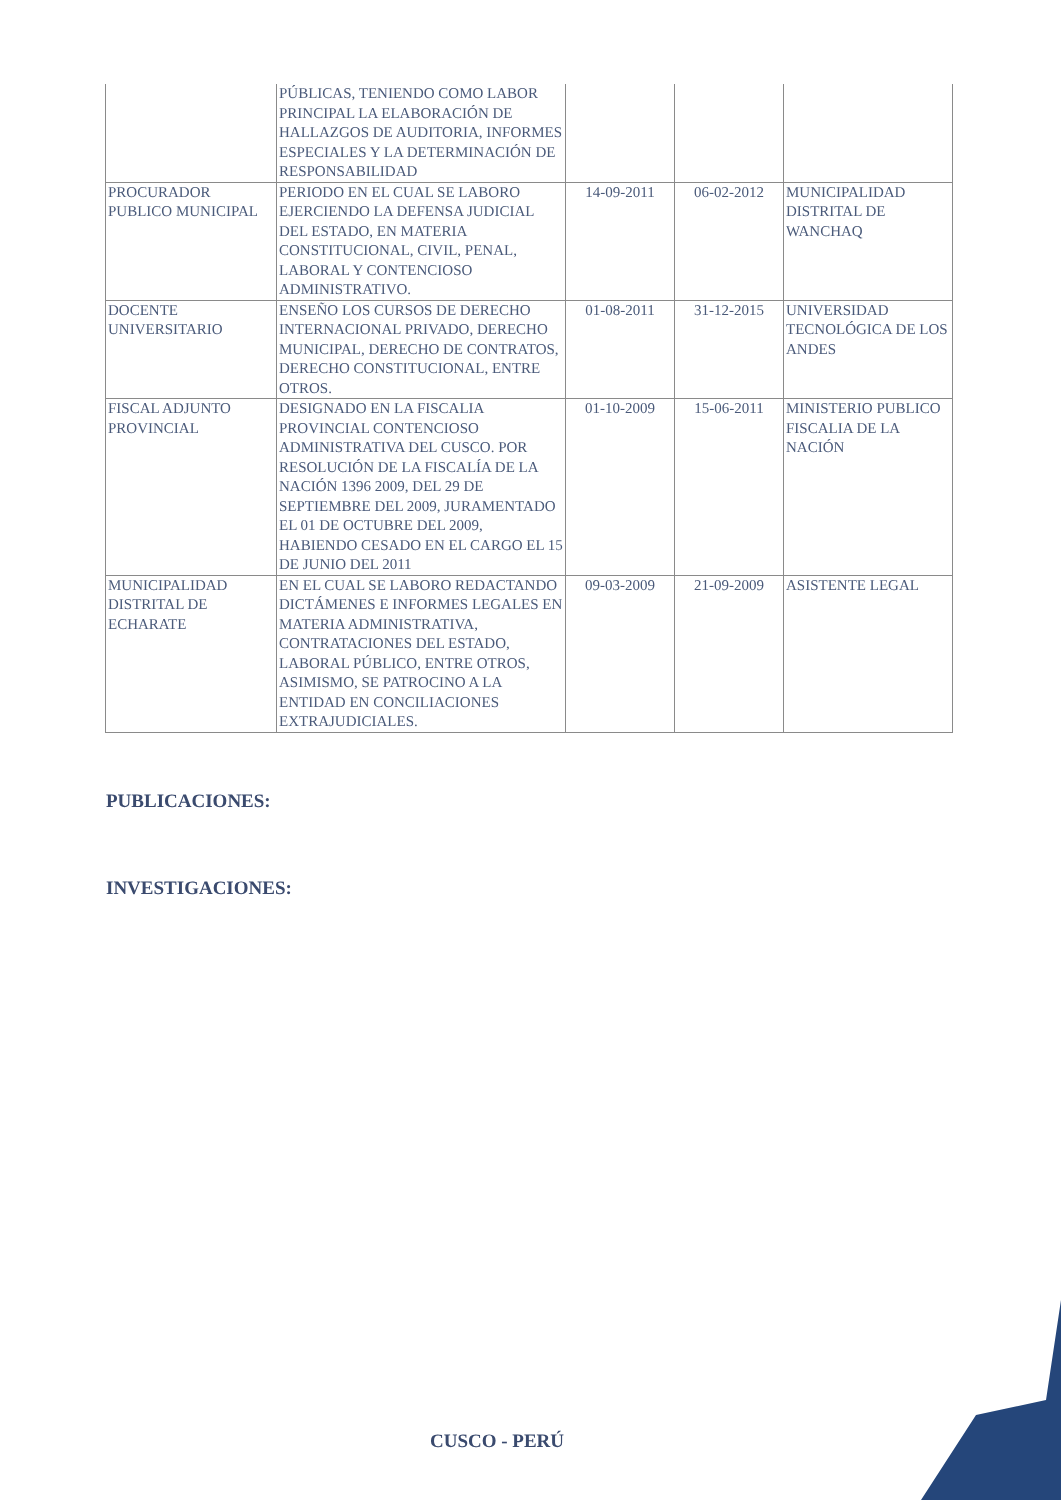| | PÚBLICAS, TENIENDO COMO LABOR PRINCIPAL LA ELABORACIÓN DE HALLAZGOS DE AUDITORIA, INFORMES ESPECIALES Y LA DETERMINACIÓN DE RESPONSABILIDAD | | | |
| PROCURADOR PUBLICO MUNICIPAL | PERIODO EN EL CUAL SE LABORO EJERCIENDO LA DEFENSA JUDICIAL DEL ESTADO, EN MATERIA CONSTITUCIONAL, CIVIL, PENAL, LABORAL Y CONTENCIOSO ADMINISTRATIVO. | 14-09-2011 | 06-02-2012 | MUNICIPALIDAD DISTRITAL DE WANCHAQ |
| DOCENTE UNIVERSITARIO | ENSEÑO LOS CURSOS DE DERECHO INTERNACIONAL PRIVADO, DERECHO MUNICIPAL, DERECHO DE CONTRATOS, DERECHO CONSTITUCIONAL, ENTRE OTROS. | 01-08-2011 | 31-12-2015 | UNIVERSIDAD TECNOLÓGICA DE LOS ANDES |
| FISCAL ADJUNTO PROVINCIAL | DESIGNADO EN LA FISCALIA PROVINCIAL CONTENCIOSO ADMINISTRATIVA DEL CUSCO. POR RESOLUCIÓN DE LA FISCALÍA DE LA NACIÓN 1396 2009, DEL 29 DE SEPTIEMBRE DEL 2009, JURAMENTADO EL 01 DE OCTUBRE DEL 2009, HABIENDO CESADO EN EL CARGO EL 15 DE JUNIO DEL 2011 | 01-10-2009 | 15-06-2011 | MINISTERIO PUBLICO FISCALIA DE LA NACIÓN |
| MUNICIPALIDAD DISTRITAL DE ECHARATE | EN EL CUAL SE LABORO REDACTANDO DICTÁMENES E INFORMES LEGALES EN MATERIA ADMINISTRATIVA, CONTRATACIONES DEL ESTADO, LABORAL PÚBLICO, ENTRE OTROS, ASIMISMO, SE PATROCINO A LA ENTIDAD EN CONCILIACIONES EXTRAJUDICIALES. | 09-03-2009 | 21-09-2009 | ASISTENTE LEGAL |
PUBLICACIONES:
INVESTIGACIONES:
CUSCO - PERÚ